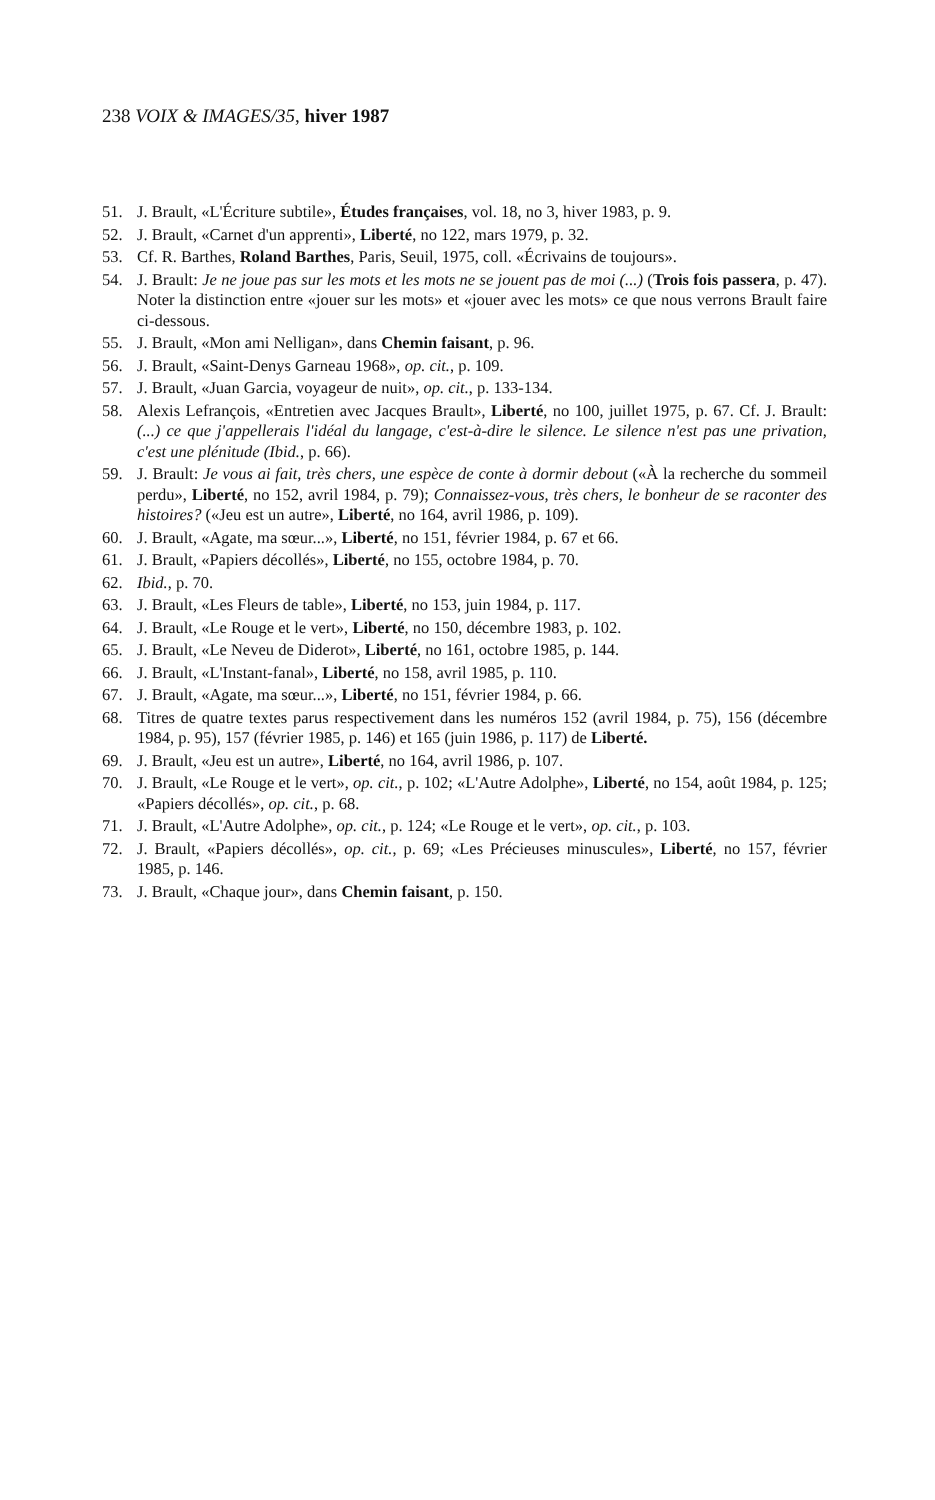238 VOIX & IMAGES/35, hiver 1987
51. J. Brault, «L'Écriture subtile», Études françaises, vol. 18, no 3, hiver 1983, p. 9.
52. J. Brault, «Carnet d'un apprenti», Liberté, no 122, mars 1979, p. 32.
53. Cf. R. Barthes, Roland Barthes, Paris, Seuil, 1975, coll. «Écrivains de toujours».
54. J. Brault: Je ne joue pas sur les mots et les mots ne se jouent pas de moi (...) (Trois fois passera, p. 47). Noter la distinction entre «jouer sur les mots» et «jouer avec les mots» ce que nous verrons Brault faire ci-dessous.
55. J. Brault, «Mon ami Nelligan», dans Chemin faisant, p. 96.
56. J. Brault, «Saint-Denys Garneau 1968», op. cit., p. 109.
57. J. Brault, «Juan Garcia, voyageur de nuit», op. cit., p. 133-134.
58. Alexis Lefrançois, «Entretien avec Jacques Brault», Liberté, no 100, juillet 1975, p. 67. Cf. J. Brault: (...) ce que j'appellerais l'idéal du langage, c'est-à-dire le silence. Le silence n'est pas une privation, c'est une plénitude (Ibid., p. 66).
59. J. Brault: Je vous ai fait, très chers, une espèce de conte à dormir debout («À la recherche du sommeil perdu», Liberté, no 152, avril 1984, p. 79); Connaissez-vous, très chers, le bonheur de se raconter des histoires? («Jeu est un autre», Liberté, no 164, avril 1986, p. 109).
60. J. Brault, «Agate, ma sœur...», Liberté, no 151, février 1984, p. 67 et 66.
61. J. Brault, «Papiers décollés», Liberté, no 155, octobre 1984, p. 70.
62. Ibid., p. 70.
63. J. Brault, «Les Fleurs de table», Liberté, no 153, juin 1984, p. 117.
64. J. Brault, «Le Rouge et le vert», Liberté, no 150, décembre 1983, p. 102.
65. J. Brault, «Le Neveu de Diderot», Liberté, no 161, octobre 1985, p. 144.
66. J. Brault, «L'Instant-fanal», Liberté, no 158, avril 1985, p. 110.
67. J. Brault, «Agate, ma sœur...», Liberté, no 151, février 1984, p. 66.
68. Titres de quatre textes parus respectivement dans les numéros 152 (avril 1984, p. 75), 156 (décembre 1984, p. 95), 157 (février 1985, p. 146) et 165 (juin 1986, p. 117) de Liberté.
69. J. Brault, «Jeu est un autre», Liberté, no 164, avril 1986, p. 107.
70. J. Brault, «Le Rouge et le vert», op. cit., p. 102; «L'Autre Adolphe», Liberté, no 154, août 1984, p. 125; «Papiers décollés», op. cit., p. 68.
71. J. Brault, «L'Autre Adolphe», op. cit., p. 124; «Le Rouge et le vert», op. cit., p. 103.
72. J. Brault, «Papiers décollés», op. cit., p. 69; «Les Précieuses minuscules», Liberté, no 157, février 1985, p. 146.
73. J. Brault, «Chaque jour», dans Chemin faisant, p. 150.